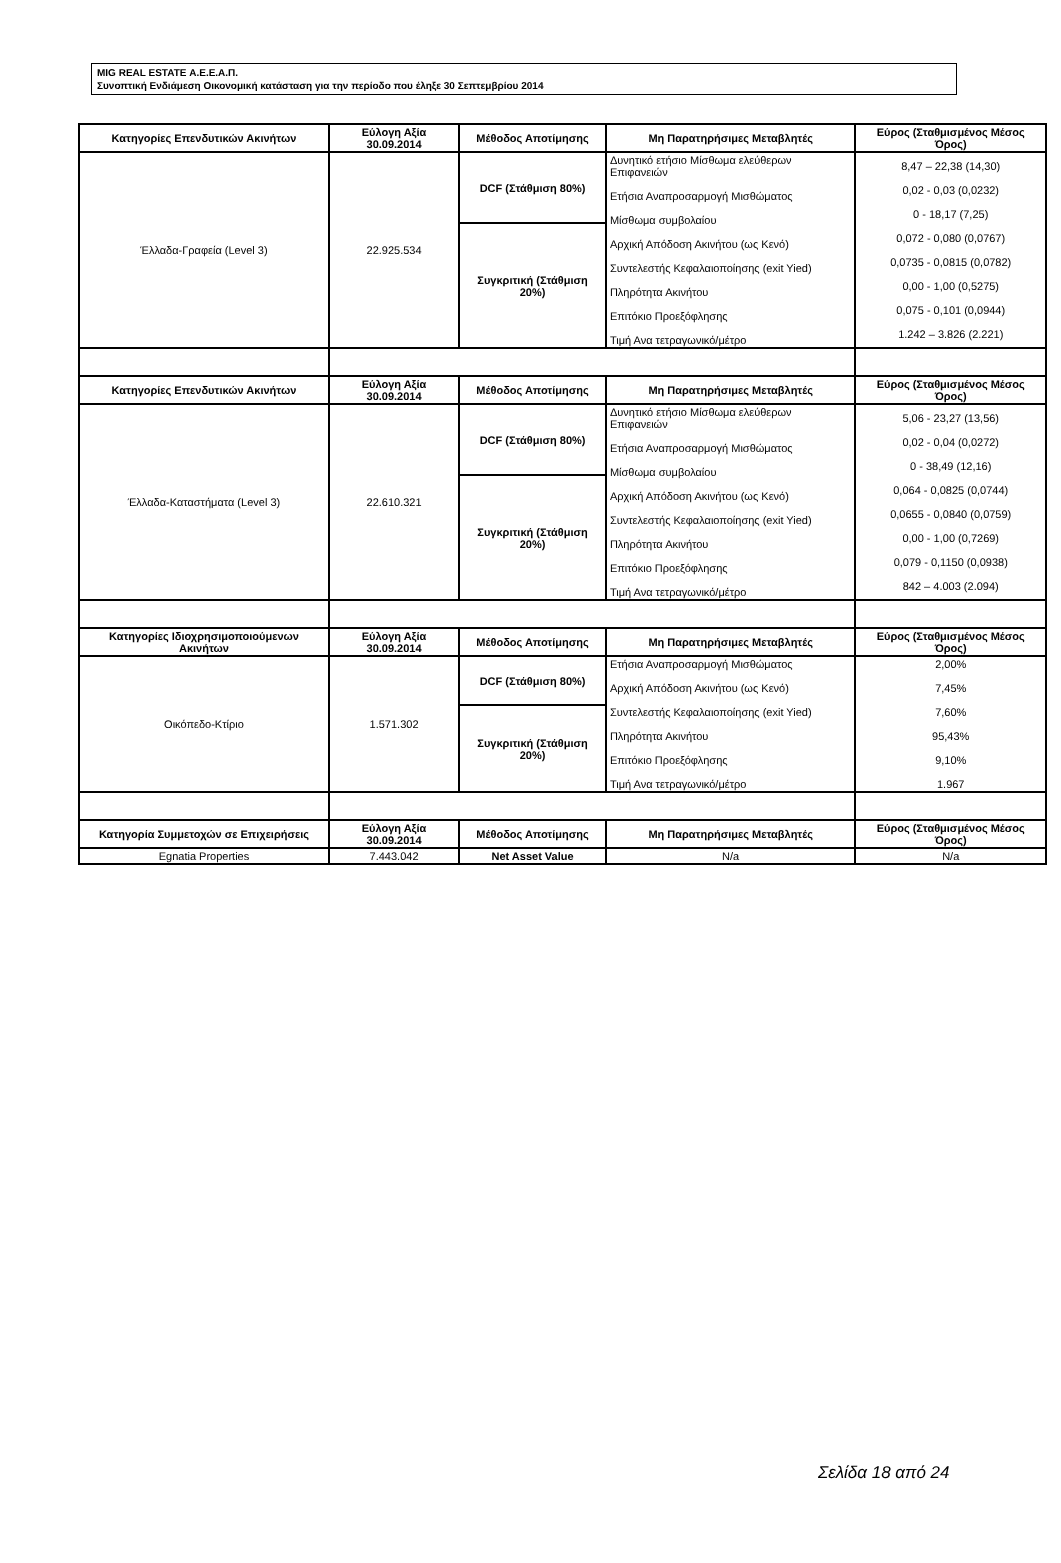MIG REAL ESTATE Α.Ε.Ε.Α.Π.
Συνοπτική Ενδιάμεση Οικονομική κατάσταση για την περίοδο που έληξε 30 Σεπτεμβρίου 2014
| Κατηγορίες Επενδυτικών Ακινήτων | Εύλογη Αξία 30.09.2014 | Μέθοδος Αποτίμησης | Μη Παρατηρήσιμες Μεταβλητές | Εύρος (Σταθμισμένος Μέσος Όρος) |
| --- | --- | --- | --- | --- |
| Έλλαδα-Γραφεία (Level 3) | 22.925.534 | DCF (Στάθμιση 80%) | Δυνητικό ετήσιο Μίσθωμα ελεύθερων Επιφανειών Ετήσια Αναπροσαρμογή Μισθώματος Μίσθωμα συμβολαίου Αρχική Απόδοση Ακινήτου (ως Κενό) Συντελεστής Κεφαλαιοποίησης (exit Yied) Πληρότητα Ακινήτου Επιτόκιο Προεξόφλησης Τιμή Ανα τετραγωνικό/μέτρο | 8,47 – 22,38 (14,30) 0,02 - 0,03 (0,0232) 0 - 18,17 (7,25) 0,072 - 0,080 (0,0767) 0,0735 - 0,0815 (0,0782) 0,00 - 1,00 (0,5275) 0,075 - 0,101 (0,0944) 1.242 – 3.826 (2.221) |
| | | Συγκριτική (Στάθμιση 20%) | | |
| Κατηγορίες Επενδυτικών Ακινήτων | Εύλογη Αξία 30.09.2014 | Μέθοδος Αποτίμησης | Μη Παρατηρήσιμες Μεταβλητές | Εύρος (Σταθμισμένος Μέσος Όρος) |
| Έλλαδα-Καταστήματα (Level 3) | 22.610.321 | DCF (Στάθμιση 80%) | Δυνητικό ετήσιο Μίσθωμα ελεύθερων Επιφανειών Ετήσια Αναπροσαρμογή Μισθώματος Μίσθωμα συμβολαίου Αρχική Απόδοση Ακινήτου (ως Κενό) Συντελεστής Κεφαλαιοποίησης (exit Yied) Πληρότητα Ακινήτου Επιτόκιο Προεξόφλησης Τιμή Ανα τετραγωνικό/μέτρο | 5,06 - 23,27 (13,56) 0,02 - 0,04 (0,0272) 0 - 38,49 (12,16) 0,064 - 0,0825 (0,0744) 0,0655 - 0,0840 (0,0759) 0,00 - 1,00 (0,7269) 0,079 - 0,1150 (0,0938) 842 – 4.003 (2.094) |
| | | Συγκριτική (Στάθμιση 20%) | | |
| Κατηγορίες Ιδιοχρησιμοποιούμενων Ακινήτων | Εύλογη Αξία 30.09.2014 | Μέθοδος Αποτίμησης | Μη Παρατηρήσιμες Μεταβλητές | Εύρος (Σταθμισμένος Μέσος Όρος) |
| Οικόπεδο-Κτίριο | 1.571.302 | DCF (Στάθμιση 80%) | Ετήσια Αναπροσαρμογή Μισθώματος Αρχική Απόδοση Ακινήτου (ως Κενό) Συντελεστής Κεφαλαιοποίησης (exit Yied) Πληρότητα Ακινήτου Επιτόκιο Προεξόφλησης Τιμή Ανα τετραγωνικό/μέτρο | 2,00% 7,45% 7,60% 95,43% 9,10% 1.967 |
| | | Συγκριτική (Στάθμιση 20%) | | |
| Κατηγορία Συμμετοχών σε Επιχειρήσεις | Εύλογη Αξία 30.09.2014 | Μέθοδος Αποτίμησης | Μη Παρατηρήσιμες Μεταβλητές | Εύρος (Σταθμισμένος Μέσος Όρος) |
| Egnatia Properties | 7.443.042 | Net Asset Value | N/a | N/a |
Σελίδα 18 από 24